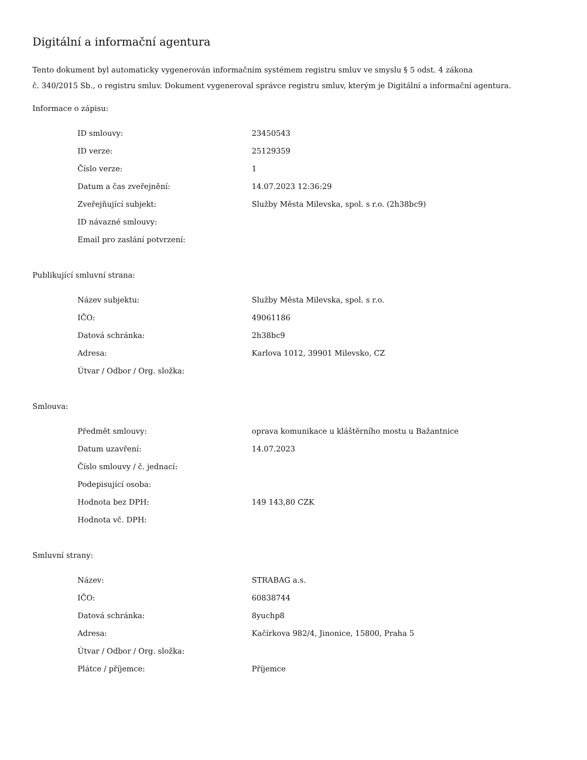Digitální a informační agentura
Tento dokument byl automaticky vygenerován informačním systémem registru smluv ve smyslu § 5 odst. 4 zákona
č. 340/2015 Sb., o registru smluv. Dokument vygeneroval správce registru smluv, kterým je Digitální a informační agentura.
Informace o zápisu:
| ID smlouvy: | 23450543 |
| ID verze: | 25129359 |
| Číslo verze: | 1 |
| Datum a čas zveřejnění: | 14.07.2023 12:36:29 |
| Zveřejňující subjekt: | Služby Města Milevska, spol. s r.o. (2h38bc9) |
| ID návazné smlouvy: | |
| Email pro zaslání potvrzení: | |
Publikující smluvní strana:
| Název subjektu: | Služby Města Milevska, spol. s r.o. |
| IČO: | 49061186 |
| Datová schránka: | 2h38bc9 |
| Adresa: | Karlova 1012, 39901 Milevsko, CZ |
| Útvar / Odbor / Org. složka: | |
Smlouva:
| Předmět smlouvy: | oprava komunikace u kláštěrního mostu u Bažantnice |
| Datum uzavření: | 14.07.2023 |
| Číslo smlouvy / č. jednací: | |
| Podepisující osoba: | |
| Hodnota bez DPH: | 149 143,80 CZK |
| Hodnota vč. DPH: | |
Smluvní strany:
| Název: | STRABAG a.s. |
| IČO: | 60838744 |
| Datová schránka: | 8yuchp8 |
| Adresa: | Kačírkova 982/4, Jinonice, 15800, Praha 5 |
| Útvar / Odbor / Org. složka: | |
| Plátce / příjemce: | Příjemce |